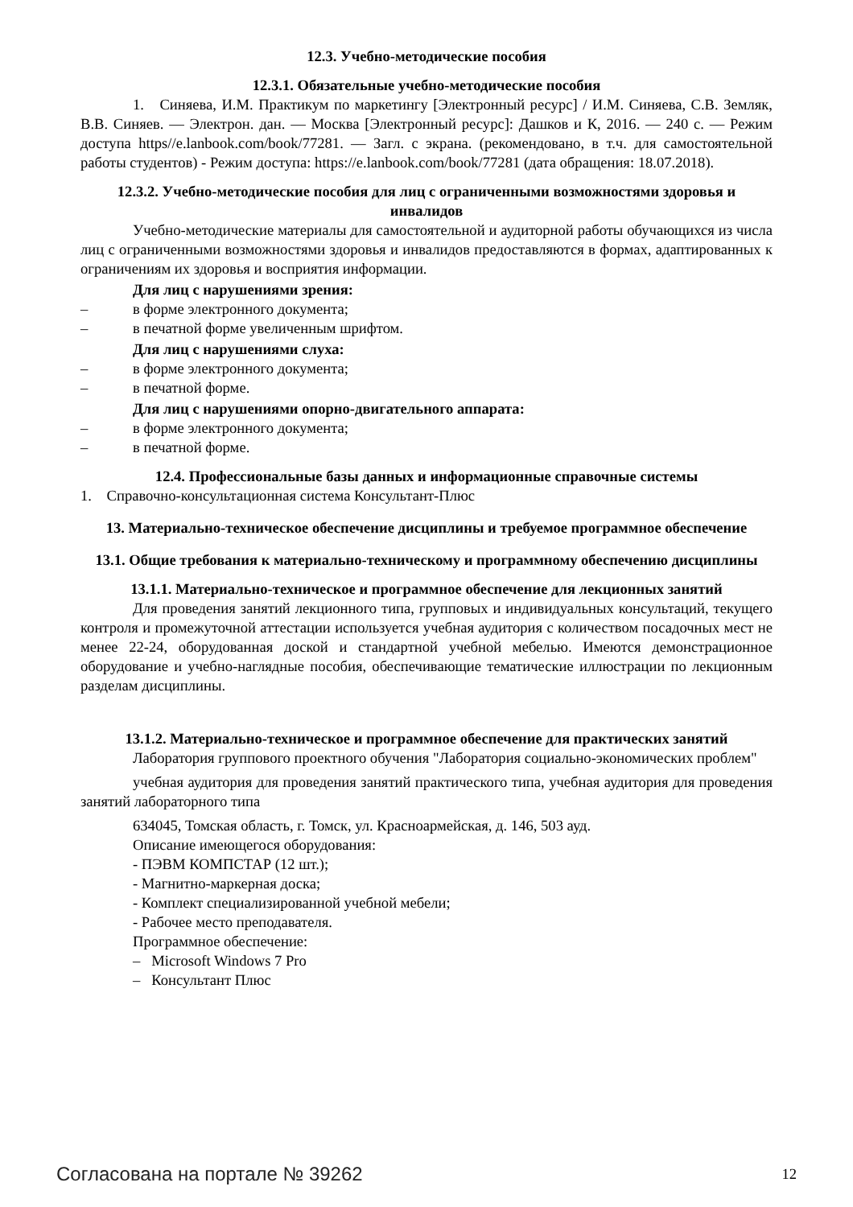12.3. Учебно-методические пособия
12.3.1. Обязательные учебно-методические пособия
1. Синяева, И.М. Практикум по маркетингу [Электронный ресурс] / И.М. Синяева, С.В. Земляк, В.В. Синяев. — Электрон. дан. — Москва [Электронный ресурс]: Дашков и К, 2016. — 240 с. — Режим доступа https//e.lanbook.com/book/77281. — Загл. с экрана. (рекомендовано, в т.ч. для самостоятельной работы студентов) - Режим доступа: https://e.lanbook.com/book/77281 (дата обращения: 18.07.2018).
12.3.2. Учебно-методические пособия для лиц с ограниченными возможностями здоровья и инвалидов
Учебно-методические материалы для самостоятельной и аудиторной работы обучающихся из числа лиц с ограниченными возможностями здоровья и инвалидов предоставляются в формах, адаптированных к ограничениям их здоровья и восприятия информации.
Для лиц с нарушениями зрения:
– в форме электронного документа;
– в печатной форме увеличенным шрифтом.
Для лиц с нарушениями слуха:
– в форме электронного документа;
– в печатной форме.
Для лиц с нарушениями опорно-двигательного аппарата:
– в форме электронного документа;
– в печатной форме.
12.4. Профессиональные базы данных и информационные справочные системы
1. Справочно-консультационная система Консультант-Плюс
13. Материально-техническое обеспечение дисциплины и требуемое программное обеспечение
13.1. Общие требования к материально-техническому и программному обеспечению дисциплины
13.1.1. Материально-техническое и программное обеспечение для лекционных занятий
Для проведения занятий лекционного типа, групповых и индивидуальных консультаций, текущего контроля и промежуточной аттестации используется учебная аудитория с количеством посадочных мест не менее 22-24, оборудованная доской и стандартной учебной мебелью. Имеются демонстрационное оборудование и учебно-наглядные пособия, обеспечивающие тематические иллюстрации по лекционным разделам дисциплины.
13.1.2. Материально-техническое и программное обеспечение для практических занятий
Лаборатория группового проектного обучения "Лаборатория социально-экономических проблем"
учебная аудитория для проведения занятий практического типа, учебная аудитория для проведения занятий лабораторного типа
634045, Томская область, г. Томск, ул. Красноармейская, д. 146, 503 ауд.
Описание имеющегося оборудования:
- ПЭВМ КОМПСТАР (12 шт.);
- Магнитно-маркерная доска;
- Комплект специализированной учебной мебели;
- Рабочее место преподавателя.
Программное обеспечение:
– Microsoft Windows 7 Pro
– Консультант Плюс
Согласована на портале № 39262 12